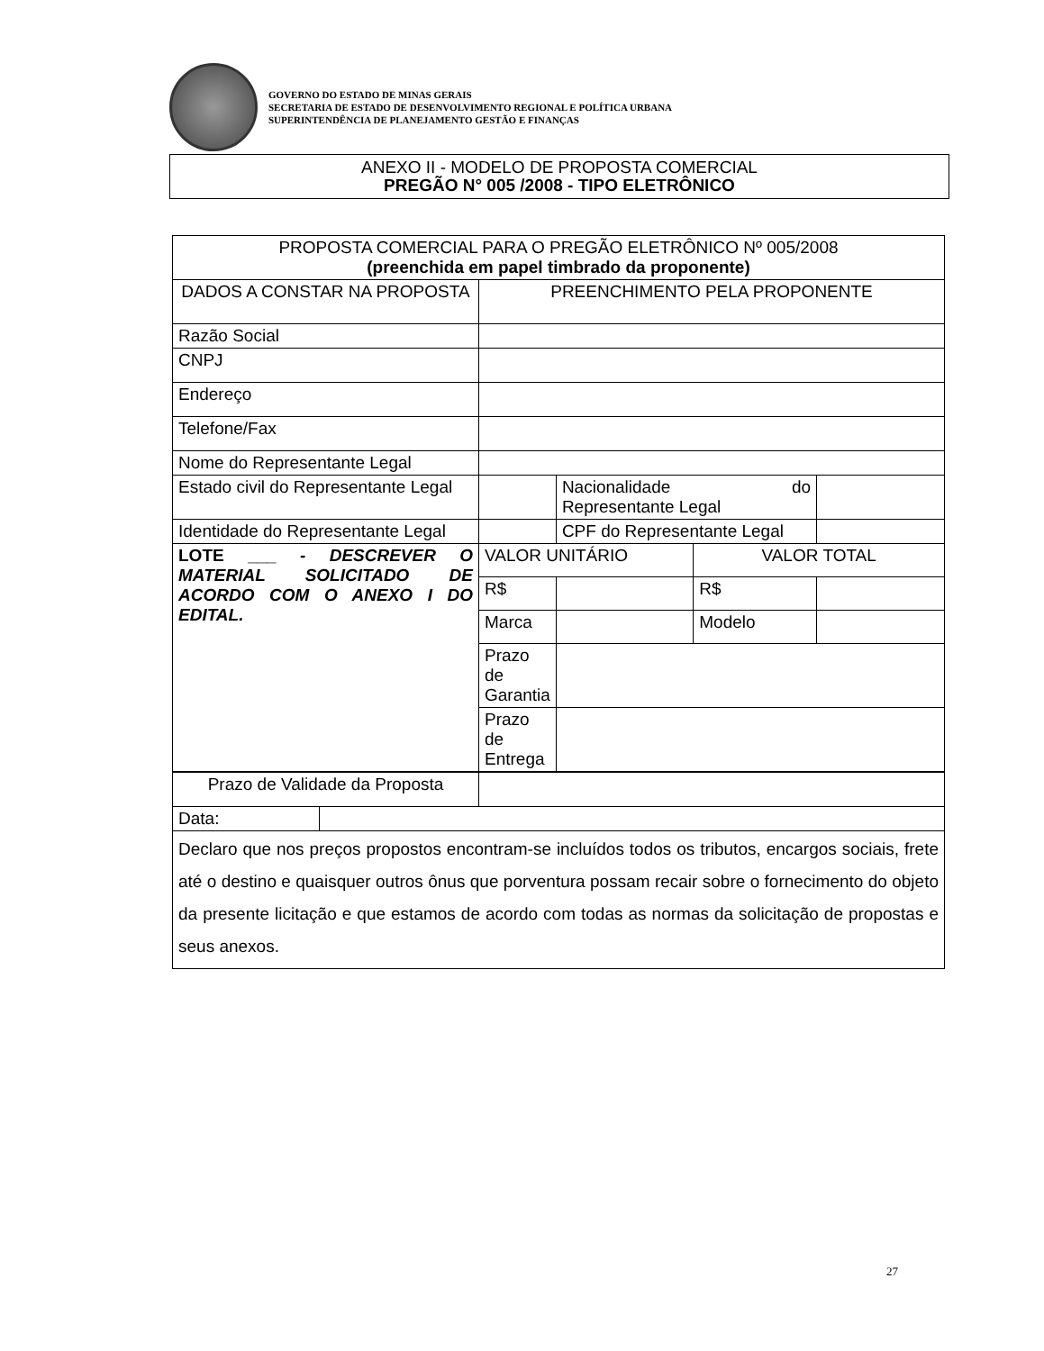GOVERNO DO ESTADO DE MINAS GERAIS
SECRETARIA DE ESTADO DE DESENVOLVIMENTO REGIONAL E POLÍTICA URBANA
SUPERINTENDÊNCIA DE PLANEJAMENTO GESTÃO E FINANÇAS
ANEXO II - MODELO DE PROPOSTA COMERCIAL
PREGÃO N° 005 /2008 - TIPO ELETRÔNICO
| PROPOSTA COMERCIAL PARA O PREGÃO ELETRÔNICO Nº 005/2008 (preenchida em papel timbrado da proponente) | | | | | |
| DADOS A CONSTAR NA PROPOSTA | | PREENCHIMENTO PELA PROPONENTE | | | |
| Razão Social | | | | | |
| CNPJ | | | | | |
| Endereço | | | | | |
| Telefone/Fax | | | | | |
| Nome do Representante Legal | | | | | |
| Estado civil do Representante Legal | | | Nacionalidade do Representante Legal | | |
| Identidade do Representante Legal | | | CPF do Representante Legal | | |
| LOTE ___ - DESCREVER O MATERIAL SOLICITADO DE ACORDO COM O ANEXO I DO EDITAL. | | VALOR UNITÁRIO | | VALOR TOTAL | |
| | | R$ | | R$ | |
| | | Marca | | Modelo | |
| | | Prazo de Garantia | | | |
| | | Prazo de Entrega | | | |
| Prazo de Validade da Proposta | | | | | |
| Data: | | | | | |
| Declaro que nos preços propostos encontram-se incluídos todos os tributos, encargos sociais, frete até o destino e quaisquer outros ônus que porventura possam recair sobre o fornecimento do objeto da presente licitação e que estamos de acordo com todas as normas da solicitação de propostas e seus anexos. | | | | | |
27